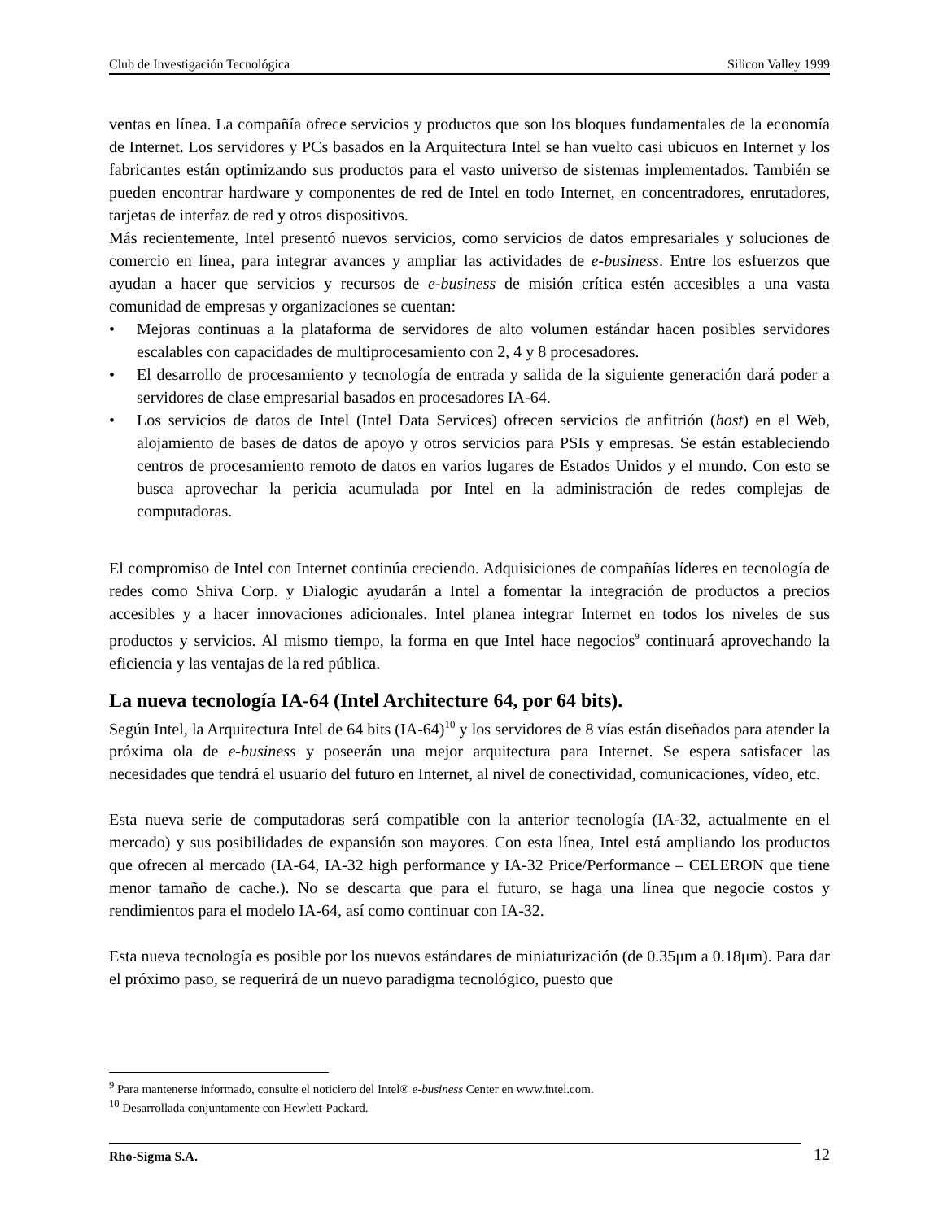Club de Investigación Tecnológica Silicon Valley 1999
ventas en línea. La compañía ofrece servicios y productos que son los bloques fundamentales de la economía de Internet. Los servidores y PCs basados en la Arquitectura Intel se han vuelto casi ubicuos en Internet y los fabricantes están optimizando sus productos para el vasto universo de sistemas implementados. También se pueden encontrar hardware y componentes de red de Intel en todo Internet, en concentradores, enrutadores, tarjetas de interfaz de red y otros dispositivos.
Más recientemente, Intel presentó nuevos servicios, como servicios de datos empresariales y soluciones de comercio en línea, para integrar avances y ampliar las actividades de e-business. Entre los esfuerzos que ayudan a hacer que servicios y recursos de e-business de misión crítica estén accesibles a una vasta comunidad de empresas y organizaciones se cuentan:
• Mejoras continuas a la plataforma de servidores de alto volumen estándar hacen posibles servidores escalables con capacidades de multiprocesamiento con 2, 4 y 8 procesadores.
• El desarrollo de procesamiento y tecnología de entrada y salida de la siguiente generación dará poder a servidores de clase empresarial basados en procesadores IA-64.
• Los servicios de datos de Intel (Intel Data Services) ofrecen servicios de anfitrión (host) en el Web, alojamiento de bases de datos de apoyo y otros servicios para PSIs y empresas. Se están estableciendo centros de procesamiento remoto de datos en varios lugares de Estados Unidos y el mundo. Con esto se busca aprovechar la pericia acumulada por Intel en la administración de redes complejas de computadoras.
El compromiso de Intel con Internet continúa creciendo. Adquisiciones de compañías líderes en tecnología de redes como Shiva Corp. y Dialogic ayudarán a Intel a fomentar la integración de productos a precios accesibles y a hacer innovaciones adicionales. Intel planea integrar Internet en todos los niveles de sus productos y servicios. Al mismo tiempo, la forma en que Intel hace negocios<sup>9</sup> continuará aprovechando la eficiencia y las ventajas de la red pública.
La nueva tecnología IA-64 (Intel Architecture 64, por 64 bits).
Según Intel, la Arquitectura Intel de 64 bits (IA-64)<sup>10</sup> y los servidores de 8 vías están diseñados para atender la próxima ola de e-business y poseerán una mejor arquitectura para Internet. Se espera satisfacer las necesidades que tendrá el usuario del futuro en Internet, al nivel de conectividad, comunicaciones, vídeo, etc.
Esta nueva serie de computadoras será compatible con la anterior tecnología (IA-32, actualmente en el mercado) y sus posibilidades de expansión son mayores. Con esta línea, Intel está ampliando los productos que ofrecen al mercado (IA-64, IA-32 high performance y IA-32 Price/Performance – CELERON que tiene menor tamaño de cache.). No se descarta que para el futuro, se haga una línea que negocie costos y rendimientos para el modelo IA-64, así como continuar con IA-32.
Esta nueva tecnología es posible por los nuevos estándares de miniaturización (de 0.35μm a 0.18μm). Para dar el próximo paso, se requerirá de un nuevo paradigma tecnológico, puesto que
<sup>9</sup> Para mantenerse informado, consulte el noticiero del Intel® e-business Center en www.intel.com.
<sup>10</sup> Desarrollada conjuntamente con Hewlett-Packard.
Rho-Sigma S.A. 12